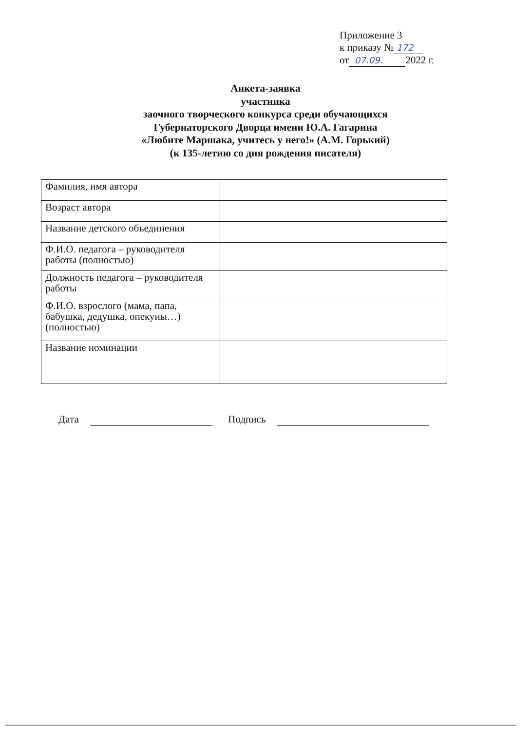Приложение 3
к приказу № 172
от 07.09. 2022 г.
Анкета-заявка
участника
заочного творческого конкурса среди обучающихся
Губернаторского Дворца имени Ю.А. Гагарина
«Любите Маршака, учитесь у него!» (А.М. Горький)
(к 135-летию со дня рождения писателя)
| Фамилия, имя автора | |
| Возраст автора | |
| Название детского объединения | |
| Ф.И.О. педагога – руководителя работы (полностью) | |
| Должность педагога – руководителя работы | |
| Ф.И.О. взрослого (мама, папа, бабушка, дедушка, опекуны…) (полностью) | |
| Название номинации | |
Дата Подпись